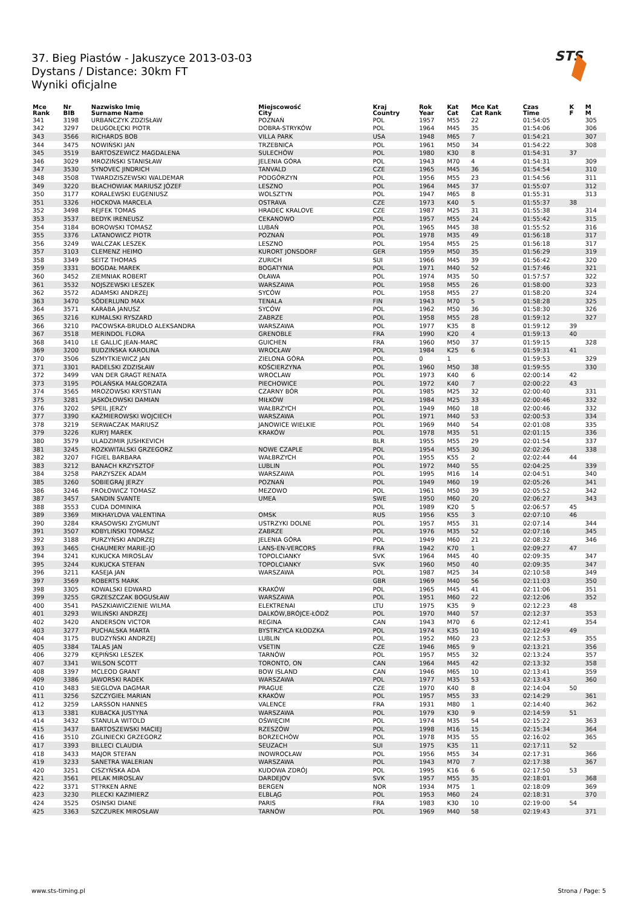37. Bieg Piastów - Jakuszyce 2013-03-03
Dystans / Distance: 30km FT
Wyniki oficjalne
STS
| Mce Rank | Nr BIB | Nazwisko Imię Surname Name | Miejscowość City | Kraj Country | Rok Year | Kat Cat | Mce Kat Cat Rank | Czas Time | K F | M M |
| --- | --- | --- | --- | --- | --- | --- | --- | --- | --- | --- |
| 341 | 3198 | URBAŃCZYK ZDZISŁAW | POZNAŃ | POL | 1957 | M55 | 22 | 01:54:05 | | 305 |
| 342 | 3297 | DŁUGOŁĘCKI PIOTR | DOBRA-STRYKÓW | POL | 1964 | M45 | 35 | 01:54:06 | | 306 |
| 343 | 3566 | RICHARDS BOB | VILLA PARK | USA | 1948 | M65 | 7 | 01:54:21 | | 307 |
| 344 | 3475 | NOWIŃSKI JAN | TRZEBNICA | POL | 1961 | M50 | 34 | 01:54:22 | | 308 |
| 345 | 3519 | BARTOSZEWICZ MAGDALENA | SULECHÓW | POL | 1980 | K30 | 8 | 01:54:31 | 37 | |
| 346 | 3029 | MROZIŃSKI STANISŁAW | JELENIA GÓRA | POL | 1943 | M70 | 4 | 01:54:31 | | 309 |
| 347 | 3530 | SYNOVEC JINDRICH | TANVALD | CZE | 1965 | M45 | 36 | 01:54:54 | | 310 |
| 348 | 3508 | TWARDZISZEWSKI WALDEMAR | PODGÓRZYN | POL | 1956 | M55 | 23 | 01:54:56 | | 311 |
| 349 | 3220 | BŁACHOWIAK MARIUSZ JÓZEF | LESZNO | POL | 1964 | M45 | 37 | 01:55:07 | | 312 |
| 350 | 3177 | KORALEWSKI EUGENIUSZ | WOLSZTYN | POL | 1947 | M65 | 8 | 01:55:31 | | 313 |
| 351 | 3326 | HOCKOVA MARCELA | OSTRAVA | CZE | 1973 | K40 | 5 | 01:55:37 | 38 | |
| 352 | 3498 | REJFEK TOMAS | HRADEC KRALOVE | CZE | 1987 | M25 | 31 | 01:55:38 | | 314 |
| 353 | 3537 | BEDYK IRENEUSZ | CEKANOWO | POL | 1957 | M55 | 24 | 01:55:42 | | 315 |
| 354 | 3184 | BOROWSKI TOMASZ | LUBAŃ | POL | 1965 | M45 | 38 | 01:55:52 | | 316 |
| 355 | 3376 | LATANOWICZ PIOTR | POZNAŃ | POL | 1978 | M35 | 49 | 01:56:18 | | 317 |
| 356 | 3249 | WALCZAK LESZEK | LESZNO | POL | 1954 | M55 | 25 | 01:56:18 | | 317 |
| 357 | 3103 | CLEMENZ HEIMO | KURORT JONSDORF | GER | 1959 | M50 | 35 | 01:56:29 | | 319 |
| 358 | 3349 | SEITZ THOMAS | ZURICH | SUI | 1966 | M45 | 39 | 01:56:42 | | 320 |
| 359 | 3331 | BOGDAŁ MAREK | BOGATYNIA | POL | 1971 | M40 | 52 | 01:57:46 | | 321 |
| 360 | 3452 | ZIEMNIAK ROBERT | OŁAWA | POL | 1974 | M35 | 50 | 01:57:57 | | 322 |
| 361 | 3532 | NOJSZEWSKI LESZEK | WARSZAWA | POL | 1958 | M55 | 26 | 01:58:00 | | 323 |
| 362 | 3572 | ADAMSKI ANDRZEJ | SYCÓW | POL | 1958 | M55 | 27 | 01:58:20 | | 324 |
| 363 | 3470 | SÖDERLUND MAX | TENALA | FIN | 1943 | M70 | 5 | 01:58:28 | | 325 |
| 364 | 3571 | KARABA JANUSZ | SYCÓW | POL | 1962 | M50 | 36 | 01:58:30 | | 326 |
| 365 | 3216 | KUMALSKI RYSZARD | ZABRZE | POL | 1958 | M55 | 28 | 01:59:12 | | 327 |
| 366 | 3210 | PACOWSKA-BRUDŁO ALEKSANDRA | WARSZAWA | POL | 1977 | K35 | 8 | 01:59:12 | 39 | |
| 367 | 3518 | MERINDOL FLORA | GRENOBLE | FRA | 1990 | K20 | 4 | 01:59:13 | 40 | |
| 368 | 3410 | LE GALLIC JEAN-MARC | GUICHEN | FRA | 1960 | M50 | 37 | 01:59:15 | | 328 |
| 369 | 3200 | BUDZIŃSKA KAROLINA | WROCŁAW | POL | 1984 | K25 | 6 | 01:59:31 | 41 | |
| 370 | 3506 | SZMYTKIEWICZ JAN | ZIELONA GÓRA | POL | 0 | 1 | | 01:59:53 | | 329 |
| 371 | 3301 | RADELSKI ZDZISŁAW | KOŚCIERZYNA | POL | 1960 | M50 | 38 | 01:59:55 | | 330 |
| 372 | 3499 | VAN DER GRAGT RENATA | WROCLAW | POL | 1973 | K40 | 6 | 02:00:14 | 42 | |
| 373 | 3195 | POLAŃSKA MAŁGORZATA | PIECHOWICE | POL | 1972 | K40 | 7 | 02:00:22 | 43 | |
| 374 | 3565 | MROZOWSKI KRYSTIAN | CZARNY BÓR | POL | 1985 | M25 | 32 | 02:00:40 | | 331 |
| 375 | 3281 | JASKÓŁOWSKI DAMIAN | MIŁKÓW | POL | 1984 | M25 | 33 | 02:00:46 | | 332 |
| 376 | 3202 | SPEIL JERZY | WAŁBRZYCH | POL | 1949 | M60 | 18 | 02:00:46 | | 332 |
| 377 | 3390 | KAŹMIEROWSKI WOJCIECH | WARSZAWA | POL | 1971 | M40 | 53 | 02:00:53 | | 334 |
| 378 | 3219 | SERWACZAK MARIUSZ | JANOWICE WIELKIE | POL | 1969 | M40 | 54 | 02:01:08 | | 335 |
| 379 | 3226 | KURYJ MAREK | KRAKÓW | POL | 1978 | M35 | 51 | 02:01:15 | | 336 |
| 380 | 3579 | ULADZIMIR JUSHKEVICH | | BLR | 1955 | M55 | 29 | 02:01:54 | | 337 |
| 381 | 3245 | ROZKWITALSKI GRZEGORZ | NOWE CZAPLE | POL | 1954 | M55 | 30 | 02:02:26 | | 338 |
| 382 | 3207 | FIGIEL BARBARA | WAŁBRZYCH | POL | 1955 | K55 | 2 | 02:02:44 | 44 | |
| 383 | 3212 | BANACH KRZYSZTOF | LUBLIN | POL | 1972 | M40 | 55 | 02:04:25 | | 339 |
| 384 | 3258 | PARZYSZEK ADAM | WARSZAWA | POL | 1995 | M16 | 14 | 02:04:51 | | 340 |
| 385 | 3260 | SOBIEGRAJ JERZY | POZNAŃ | POL | 1949 | M60 | 19 | 02:05:26 | | 341 |
| 386 | 3246 | FROŁOWICZ TOMASZ | MEZOWO | POL | 1961 | M50 | 39 | 02:05:52 | | 342 |
| 387 | 3457 | SANDIN SVANTE | UMEA | SWE | 1950 | M60 | 20 | 02:06:27 | | 343 |
| 388 | 3553 | CUDA DOMINIKA | | POL | 1989 | K20 | 5 | 02:06:57 | 45 | |
| 389 | 3369 | MIKHAYLOVA VALENTINA | OMSK | RUS | 1956 | K55 | 3 | 02:07:10 | 46 | |
| 390 | 3284 | KRASOWSKI ZYGMUNT | USTRZYKI DOLNE | POL | 1957 | M55 | 31 | 02:07:14 | | 344 |
| 391 | 3507 | KOBYLIŃSKI TOMASZ | ZABRZE | POL | 1976 | M35 | 52 | 02:07:16 | | 345 |
| 392 | 3188 | PURZYŃSKI ANDRZEJ | JELENIA GÓRA | POL | 1949 | M60 | 21 | 02:08:32 | | 346 |
| 393 | 3465 | CHAUMERY MARIE-JO | LANS-EN-VERCORS | FRA | 1942 | K70 | 1 | 02:09:27 | 47 | |
| 394 | 3241 | KUKUCKA MIROSLAV | TOPOLCIANKY | SVK | 1964 | M45 | 40 | 02:09:35 | | 347 |
| 395 | 3244 | KUKUCKA STEFAN | TOPOLCIANKY | SVK | 1960 | M50 | 40 | 02:09:35 | | 347 |
| 396 | 3211 | KASEJA JAN | WARSZAWA | POL | 1987 | M25 | 34 | 02:10:58 | | 349 |
| 397 | 3569 | ROBERTS MARK | | GBR | 1969 | M40 | 56 | 02:11:03 | | 350 |
| 398 | 3305 | KOWALSKI EDWARD | KRAKÓW | POL | 1965 | M45 | 41 | 02:11:06 | | 351 |
| 399 | 3255 | GRZESZCZAK BOGUSŁAW | WARSZAWA | POL | 1951 | M60 | 22 | 02:12:06 | | 352 |
| 400 | 3541 | PASZKIAWICZIENIE WILMA | ELEKTRENAI | LTU | 1975 | K35 | 9 | 02:12:23 | 48 | |
| 401 | 3293 | WILIŃSKI ANDRZEJ | DALKÓW,BRÓJCE-ŁÓDŹ | POL | 1970 | M40 | 57 | 02:12:37 | | 353 |
| 402 | 3420 | ANDERSON VICTOR | REGINA | CAN | 1943 | M70 | 6 | 02:12:41 | | 354 |
| 403 | 3277 | PUCHALSKA MARTA | BYSTRZYCA KŁODZKA | POL | 1974 | K35 | 10 | 02:12:49 | 49 | |
| 404 | 3175 | BUDZYŃSKI ANDRZEJ | LUBLIN | POL | 1952 | M60 | 23 | 02:12:53 | | 355 |
| 405 | 3384 | TALAS JAN | VSETIN | CZE | 1946 | M65 | 9 | 02:13:21 | | 356 |
| 406 | 3279 | KĘPIŃSKI LESZEK | TARNÓW | POL | 1957 | M55 | 32 | 02:13:24 | | 357 |
| 407 | 3341 | WILSON SCOTT | TORONTO, ON | CAN | 1964 | M45 | 42 | 02:13:32 | | 358 |
| 408 | 3397 | MCLEOD GRANT | BOW ISLAND | CAN | 1946 | M65 | 10 | 02:13:41 | | 359 |
| 409 | 3386 | JAWORSKI RADEK | WARSZAWA | POL | 1977 | M35 | 53 | 02:13:43 | | 360 |
| 410 | 3483 | SIEGLOVA DAGMAR | PRAGUE | CZE | 1970 | K40 | 8 | 02:14:04 | 50 | |
| 411 | 3256 | SZCZYGIEŁ MARIAN | KRAKÓW | POL | 1957 | M55 | 33 | 02:14:29 | | 361 |
| 412 | 3259 | LARSSON HANNES | VALENCE | FRA | 1931 | M80 | 1 | 02:14:40 | | 362 |
| 413 | 3381 | KUBACKA JUSTYNA | WARSZAWA | POL | 1979 | K30 | 9 | 02:14:59 | 51 | |
| 414 | 3432 | STANULA WITOLD | OŚWIĘCIM | POL | 1974 | M35 | 54 | 02:15:22 | | 363 |
| 415 | 3437 | BARTOSZEWSKI MACIEJ | RZESZÓW | POL | 1998 | M16 | 15 | 02:15:34 | | 364 |
| 416 | 3510 | ZGLINIECKI GRZEGORZ | BORZECHÓW | POL | 1978 | M35 | 55 | 02:16:02 | | 365 |
| 417 | 3393 | BILLECI CLAUDIA | SEUZACH | SUI | 1975 | K35 | 11 | 02:17:11 | 52 | |
| 418 | 3433 | MAJOR STEFAN | INOWROCŁAW | POL | 1956 | M55 | 34 | 02:17:31 | | 366 |
| 419 | 3233 | SANETRA WALERIAN | WARSZAWA | POL | 1943 | M70 | 7 | 02:17:38 | | 367 |
| 420 | 3251 | CISZYŃSKA ADA | KUDOWA ZDRÓJ | POL | 1995 | K16 | 6 | 02:17:50 | 53 | |
| 421 | 3561 | PELAK MIROSLAV | DARDEJOV | SVK | 1957 | M55 | 35 | 02:18:01 | | 368 |
| 422 | 3371 | ST?RKEN ARNE | BERGEN | NOR | 1934 | M75 | 1 | 02:18:09 | | 369 |
| 423 | 3230 | PILECKI KAZIMIERZ | ELBLĄG | POL | 1953 | M60 | 24 | 02:18:31 | | 370 |
| 424 | 3525 | OSINSKI DIANE | PARIS | FRA | 1983 | K30 | 10 | 02:19:00 | 54 | |
| 425 | 3363 | SZCZUREK MIROSŁAW | TARNÓW | POL | 1969 | M40 | 58 | 02:19:43 | | 371 |
www.sts-timing.pl Strona / Page: 5